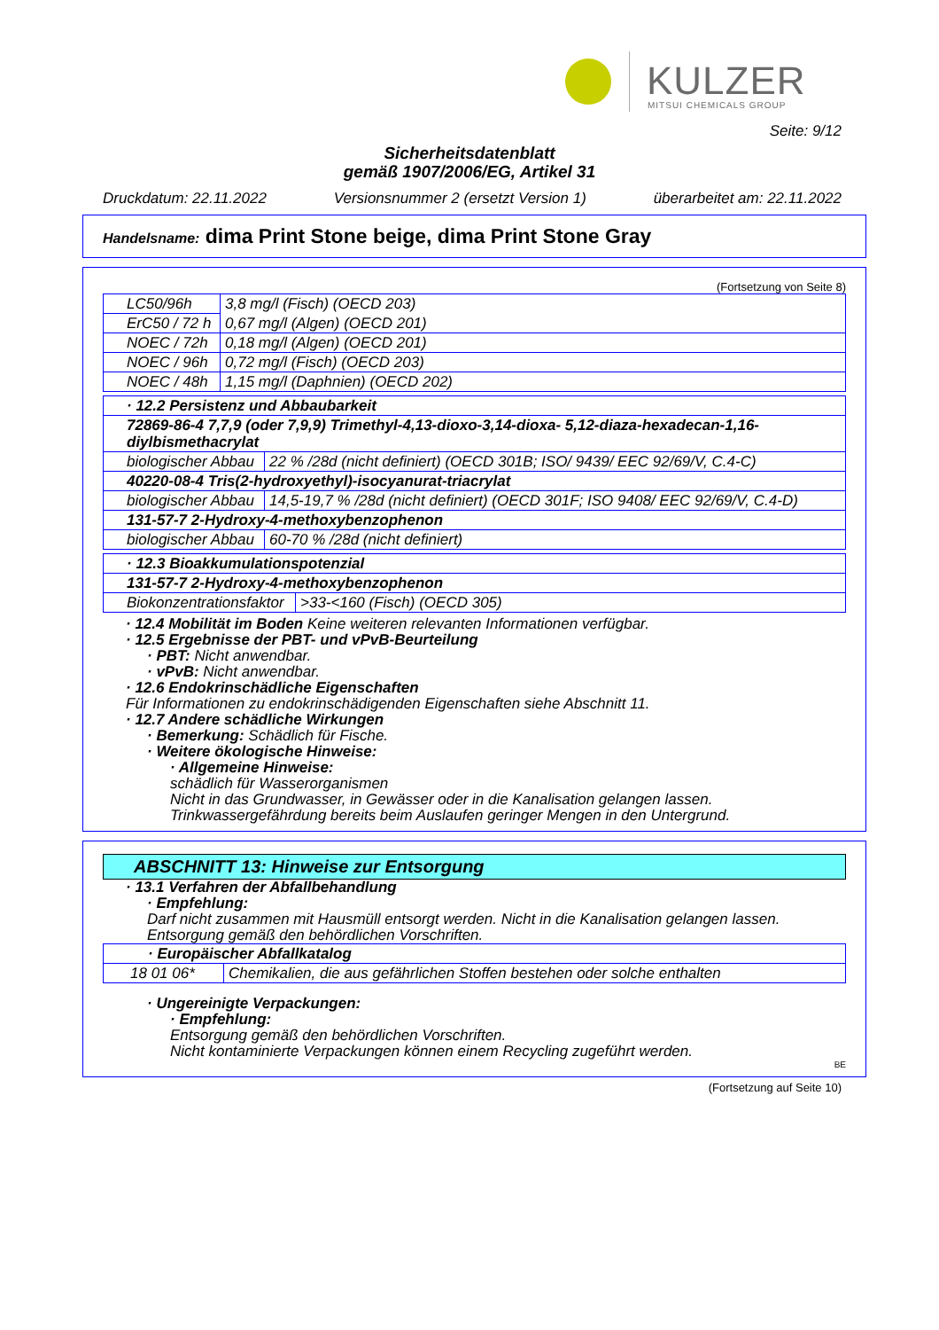KULZER
MITSUI CHEMICALS GROUP
Seite: 9/12
Sicherheitsdatenblatt
gemäß 1907/2006/EG, Artikel 31
Druckdatum: 22.11.2022 Versionsnummer 2 (ersetzt Version 1) überarbeitet am: 22.11.2022
Handelsname: dima Print Stone beige, dima Print Stone Gray
(Fortsetzung von Seite 8)
| LC50/96h | 3,8 mg/l (Fisch) (OECD 203) |
| ErC50 / 72 h | 0,67 mg/l (Algen) (OECD 201) |
| NOEC / 72h | 0,18 mg/l (Algen) (OECD 201) |
| NOEC / 96h | 0,72 mg/l (Fisch) (OECD 203) |
| NOEC / 48h | 1,15 mg/l (Daphnien) (OECD 202) |
| · 12.2 Persistenz und Abbaubarkeit | |
| 72869-86-4 7,7,9 (oder 7,9,9) Trimethyl-4,13-dioxo-3,14-dioxa- 5,12-diaza-hexadecan-1,16-diylbismethacrylat | |
| biologischer Abbau | 22 % /28d (nicht definiert) (OECD 301B; ISO/ 9439/ EEC 92/69/V, C.4-C) |
| 40220-08-4 Tris(2-hydroxyethyl)-isocyanurat-triacrylat | |
| biologischer Abbau | 14,5-19,7 % /28d (nicht definiert) (OECD 301F; ISO 9408/ EEC 92/69/V, C.4-D) |
| 131-57-7 2-Hydroxy-4-methoxybenzophenon | |
| biologischer Abbau | 60-70 % /28d (nicht definiert) |
| · 12.3 Bioakkumulationspotenzial | |
| 131-57-7 2-Hydroxy-4-methoxybenzophenon | |
| Biokonzentrationsfaktor | >33-<160 (Fisch) (OECD 305) |
· 12.4 Mobilität im Boden Keine weiteren relevanten Informationen verfügbar.
· 12.5 Ergebnisse der PBT- und vPvB-Beurteilung
· PBT: Nicht anwendbar.
· vPvB: Nicht anwendbar.
· 12.6 Endokrinschädliche Eigenschaften
Für Informationen zu endokrinschädigenden Eigenschaften siehe Abschnitt 11.
· 12.7 Andere schädliche Wirkungen
· Bemerkung: Schädlich für Fische.
· Weitere ökologische Hinweise:
· Allgemeine Hinweise:
schädlich für Wasserorganismen
Nicht in das Grundwasser, in Gewässer oder in die Kanalisation gelangen lassen.
Trinkwassergefährdung bereits beim Auslaufen geringer Mengen in den Untergrund.
ABSCHNITT 13: Hinweise zur Entsorgung
· 13.1 Verfahren der Abfallbehandlung
· Empfehlung:
Darf nicht zusammen mit Hausmüll entsorgt werden. Nicht in die Kanalisation gelangen lassen.
Entsorgung gemäß den behördlichen Vorschriften.
| · Europäischer Abfallkatalog | |
| 18 01 06* | Chemikalien, die aus gefährlichen Stoffen bestehen oder solche enthalten |
· Ungereinigte Verpackungen:
· Empfehlung:
Entsorgung gemäß den behördlichen Vorschriften.
Nicht kontaminierte Verpackungen können einem Recycling zugeführt werden.
BE
(Fortsetzung auf Seite 10)